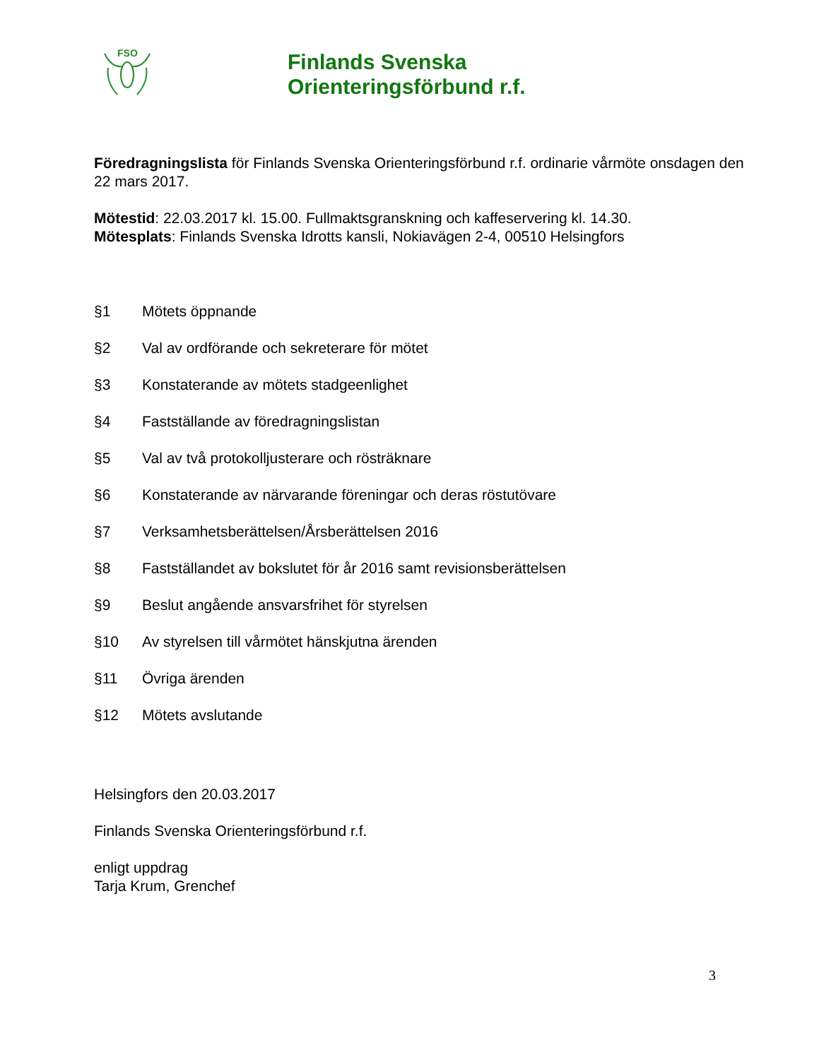FSO
Finlands Svenska
Orienteringsförbund r.f.
Föredragningslista för Finlands Svenska Orienteringsförbund r.f. ordinarie vårmöte onsdagen den 22 mars 2017.
Mötestid: 22.03.2017 kl. 15.00. Fullmaktsgranskning och kaffeservering kl. 14.30.
Mötesplats: Finlands Svenska Idrotts kansli, Nokiavägen 2-4, 00510 Helsingfors
§1 Mötets öppnande
§2 Val av ordförande och sekreterare för mötet
§3 Konstaterande av mötets stadgeenlighet
§4 Fastställande av föredragningslistan
§5 Val av två protokolljusterare och rösträknare
§6 Konstaterande av närvarande föreningar och deras röstutövare
§7 Verksamhetsberättelsen/Årsberättelsen 2016
§8 Fastställandet av bokslutet för år 2016 samt revisionsberättelsen
§9 Beslut angående ansvarsfrihet för styrelsen
§10 Av styrelsen till vårmötet hänskjutna ärenden
§11 Övriga ärenden
§12 Mötets avslutande
Helsingfors den 20.03.2017
Finlands Svenska Orienteringsförbund r.f.
enligt uppdrag
Tarja Krum, Grenchef
3